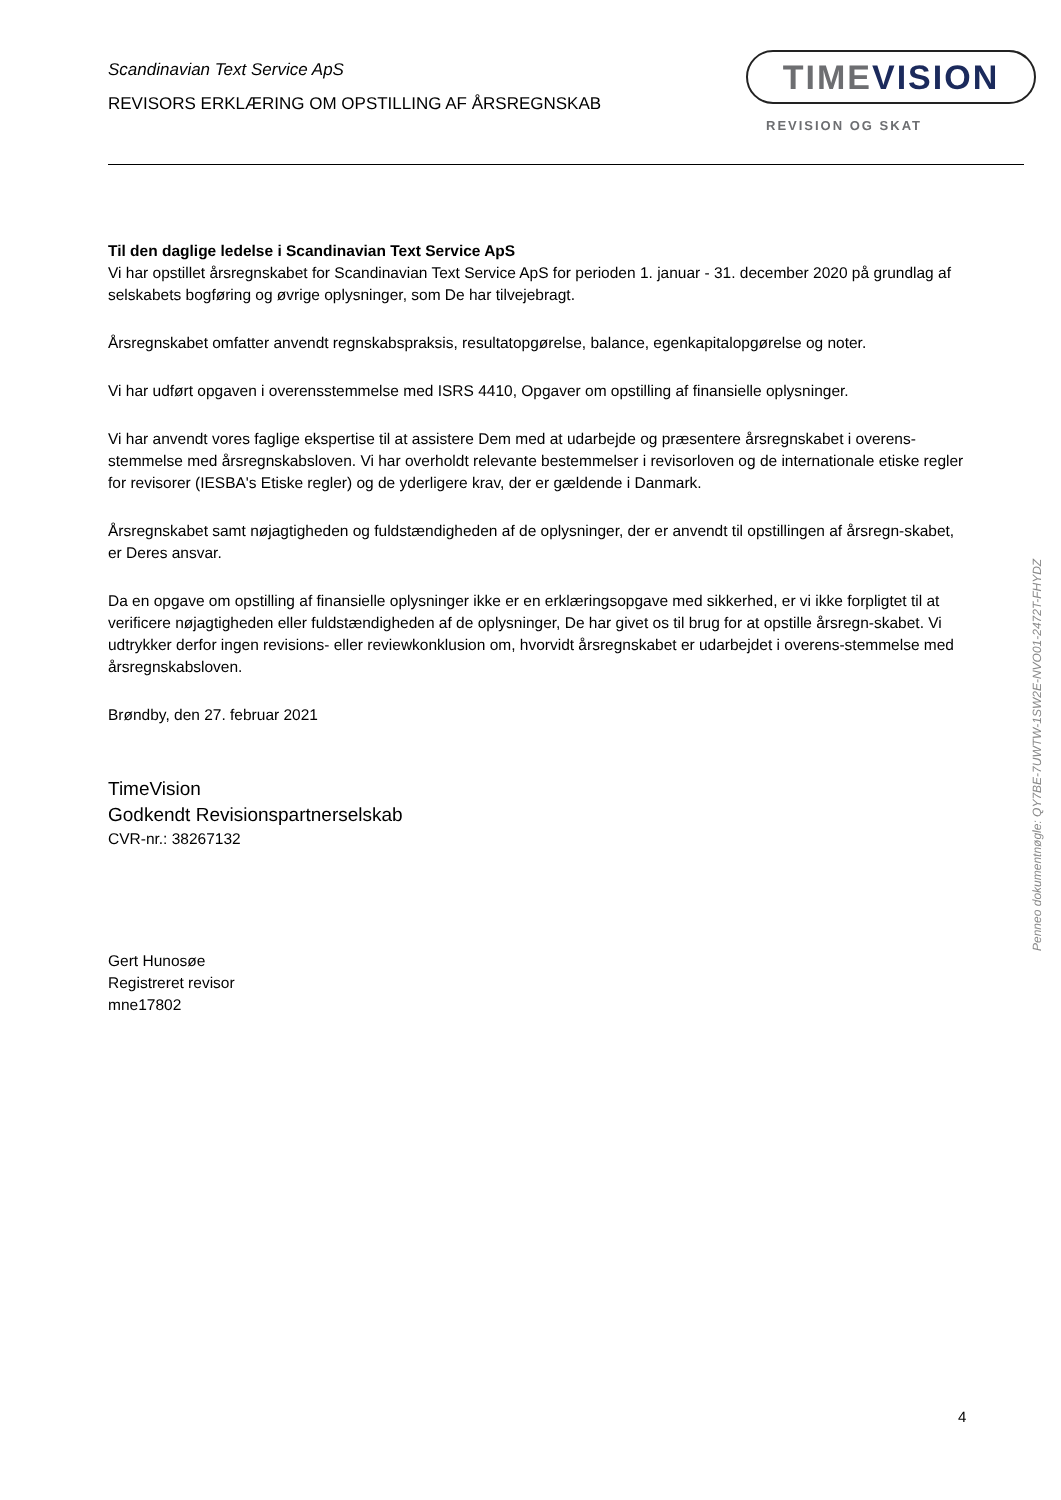Scandinavian Text Service ApS
REVISORS ERKLÆRING OM OPSTILLING AF ÅRSREGNSKAB
TIMEVISION
REVISION OG SKAT
Til den daglige ledelse i Scandinavian Text Service ApS
Vi har opstillet årsregnskabet for Scandinavian Text Service ApS for perioden 1. januar - 31. december 2020 på grundlag af selskabets bogføring og øvrige oplysninger, som De har tilvejebragt.
Årsregnskabet omfatter anvendt regnskabspraksis, resultatopgørelse, balance, egenkapitalopgørelse og noter.
Vi har udført opgaven i overensstemmelse med ISRS 4410, Opgaver om opstilling af finansielle oplysninger.
Vi har anvendt vores faglige ekspertise til at assistere Dem med at udarbejde og præsentere årsregnskabet i overens-stemmelse med årsregnskabsloven. Vi har overholdt relevante bestemmelser i revisorloven og de internationale etiske regler for revisorer (IESBA's Etiske regler) og de yderligere krav, der er gældende i Danmark.
Årsregnskabet samt nøjagtigheden og fuldstændigheden af de oplysninger, der er anvendt til opstillingen af årsregn-skabet, er Deres ansvar.
Da en opgave om opstilling af finansielle oplysninger ikke er en erklæringsopgave med sikkerhed, er vi ikke forpligtet til at verificere nøjagtigheden eller fuldstændigheden af de oplysninger, De har givet os til brug for at opstille årsregn-skabet. Vi udtrykker derfor ingen revisions- eller reviewkonklusion om, hvorvidt årsregnskabet er udarbejdet i overens-stemmelse med årsregnskabsloven.
Brøndby, den 27. februar 2021
TimeVision
Godkendt Revisionspartnerselskab
CVR-nr.: 38267132
Gert Hunosøe
Registreret revisor
mne17802
Penneo dokumentnøgle: QY7BE-7UWTW-1SW2E-NVO01-2472T-FHYDZ
4